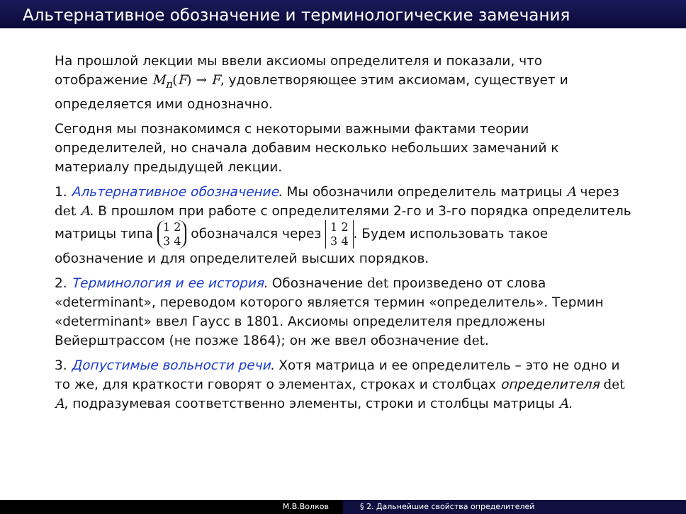Альтернативное обозначение и терминологические замечания
На прошлой лекции мы ввели аксиомы определителя и показали, что отображение M<sub>n</sub>(F) → F, удовлетворяющее этим аксиомам, существует и определяется ими однозначно.
Сегодня мы познакомимся с некоторыми важными фактами теории определителей, но сначала добавим несколько небольших замечаний к материалу предыдущей лекции.
1. Альтернативное обозначение. Мы обозначили определитель матрицы A через det A. В прошлом при работе с определителями 2-го и 3-го порядка определитель матрицы типа 1 2
3 4 обозначался через 1 2
3 4. Будем использовать такое обозначение и для определителей высших порядков.
2. Терминология и ее история. Обозначение det произведено от слова «determinant», переводом которого является термин «определитель». Термин «determinant» ввел Гаусс в 1801. Аксиомы определителя предложены Вейерштрассом (не позже 1864); он же ввел обозначение det.
3. Допустимые вольности речи. Хотя матрица и ее определитель – это не одно и то же, для краткости говорят о элементах, строках и столбцах определителя det A, подразумевая соответственно элементы, строки и столбцы матрицы A.
М.В.Волков § 2. Дальнейшие свойства определителей